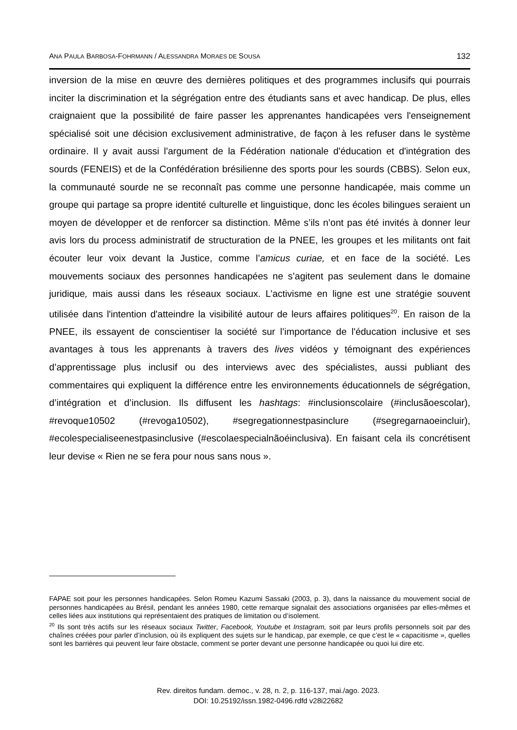ANA PAULA BARBOSA-FOHRMANN / ALESSANDRA MORAES DE SOUSA 132
inversion de la mise en œuvre des dernières politiques et des programmes inclusifs qui pourrais inciter la discrimination et la ségrégation entre des étudiants sans et avec handicap. De plus, elles craignaient que la possibilité de faire passer les apprenantes handicapées vers l'enseignement spécialisé soit une décision exclusivement administrative, de façon à les refuser dans le système ordinaire. Il y avait aussi l'argument de la Fédération nationale d'éducation et d'intégration des sourds (FENEIS) et de la Confédération brésilienne des sports pour les sourds (CBBS). Selon eux, la communauté sourde ne se reconnaît pas comme une personne handicapée, mais comme un groupe qui partage sa propre identité culturelle et linguistique, donc les écoles bilingues seraient un moyen de développer et de renforcer sa distinction. Même s’ils n’ont pas été invités à donner leur avis lors du process administratif de structuration de la PNEE, les groupes et les militants ont fait écouter leur voix devant la Justice, comme l’amicus curiae, et en face de la société. Les mouvements sociaux des personnes handicapées ne s’agitent pas seulement dans le domaine juridique, mais aussi dans les réseaux sociaux. L’activisme en ligne est une stratégie souvent utilisée dans l'intention d'atteindre la visibilité autour de leurs affaires politiques<sup>20</sup>. En raison de la PNEE, ils essayent de conscientiser la société sur l’importance de l'éducation inclusive et ses avantages à tous les apprenants à travers des lives vidéos y témoignant des expériences d’apprentissage plus inclusif ou des interviews avec des spécialistes, aussi publiant des commentaires qui expliquent la différence entre les environnements éducationnels de ségrégation, d’intégration et d’inclusion. Ils diffusent les hashtags: #inclusionscolaire (#inclusãoescolar), #revoque10502 (#revoga10502), #segregationnestpasinclure (#segregarnaoeincluir), #ecolespecialiseenestpasinclusive (#escolaespecialnãoéinclusiva). En faisant cela ils concrétisent leur devise « Rien ne se fera pour nous sans nous ».
FAPAE soit pour les personnes handicapées. Selon Romeu Kazumi Sassaki (2003, p. 3), dans la naissance du mouvement social de personnes handicapées au Brésil, pendant les années 1980, cette remarque signalait des associations organisées par elles-mêmes et celles liées aux institutions qui représentaient des pratiques de limitation ou d’isolement.
<sup>20</sup> Ils sont très actifs sur les réseaux sociaux Twitter, Facebook, Youtube et Instagram, soit par leurs profils personnels soit par des chaînes créées pour parler d’inclusion, où ils expliquent des sujets sur le handicap, par exemple, ce que c’est le « capacitisme », quelles sont les barrières qui peuvent leur faire obstacle, comment se porter devant une personne handicapée ou quoi lui dire etc.
Rev. direitos fundam. democ., v. 28, n. 2, p. 116-137, mai./ago. 2023.
DOI: 10.25192/issn.1982-0496.rdfd v28i22682